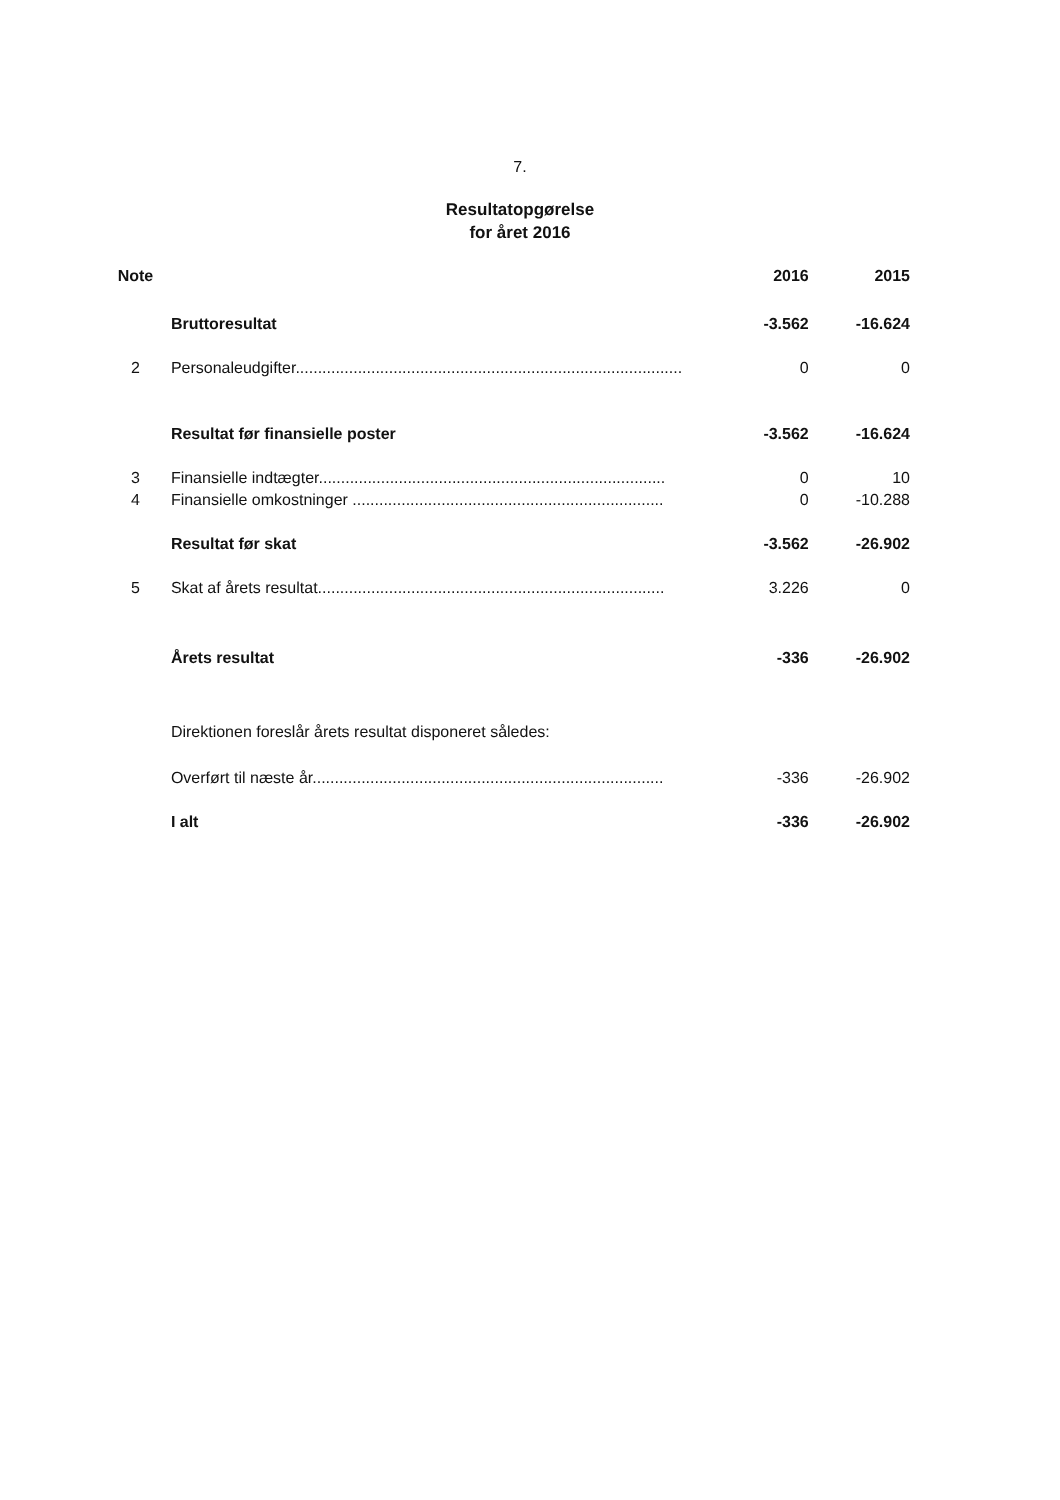7.
Resultatopgørelse
for året 2016
| Note | | 2016 | 2015 |
| --- | --- | --- | --- |
| | Bruttoresultat | -3.562 | -16.624 |
| 2 | Personaleudgifter....................................................................................... | 0 | 0 |
| | Resultat før finansielle poster | -3.562 | -16.624 |
| 3 | Finansielle indtægter.............................................................................. | 0 | 10 |
| 4 | Finansielle omkostninger ...................................................................... | 0 | -10.288 |
| | Resultat før skat | -3.562 | -26.902 |
| 5 | Skat af årets resultat.............................................................................. | 3.226 | 0 |
| | Årets resultat | -336 | -26.902 |
| | Direktionen foreslår årets resultat disponeret således: | | |
| | Overført til næste år............................................................................... | -336 | -26.902 |
| | I alt | -336 | -26.902 |